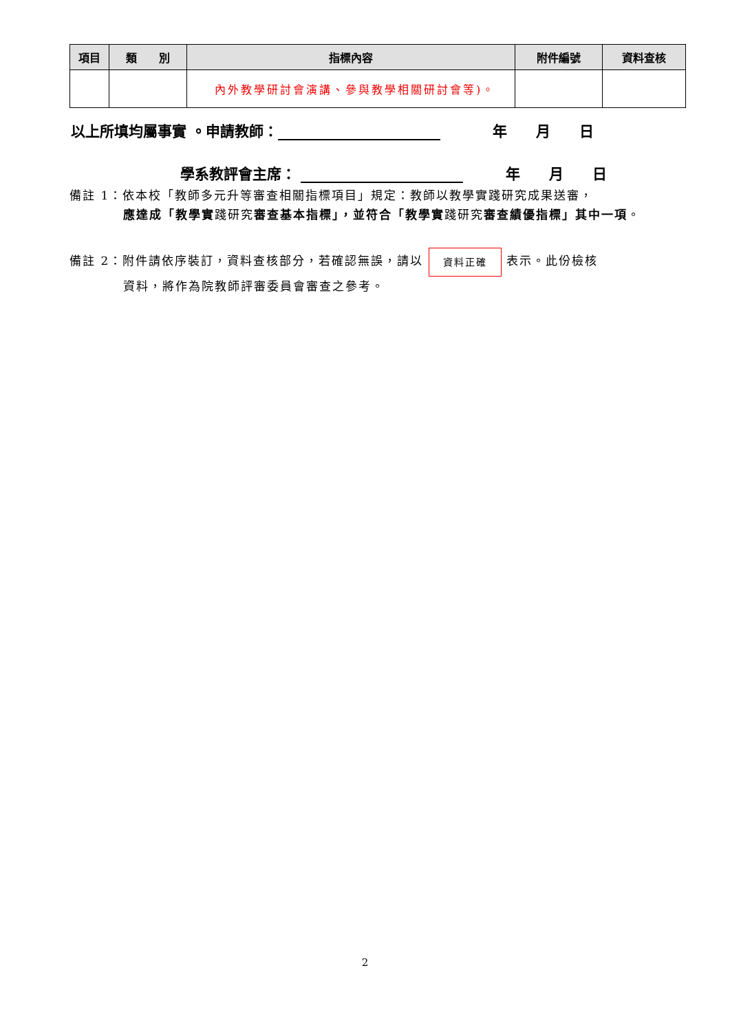| 項目 | 類 別 | 指標內容 | 附件編號 | 資料查核 |
| --- | --- | --- | --- | --- |
| | | 內外教學研討會演講、參與教學相關研討會等)。 | | |
以上所填均屬事實 。申請教師： 年　　月　　日
學系教評會主席： 年　　月　　日
備註 1：依本校「教師多元升等審查相關指標項目」規定：教師以教學實踐研究成果送審，
應達成「教學實踐研究審查基本指標」，並符合「教學實踐研究審查績優指標」其中一項。
備註 2：附件請依序裝訂，資料查核部分，若確認無誤，請以 資料正確 表示。此份檢核
資料，將作為院教師評審委員會審查之參考。
2